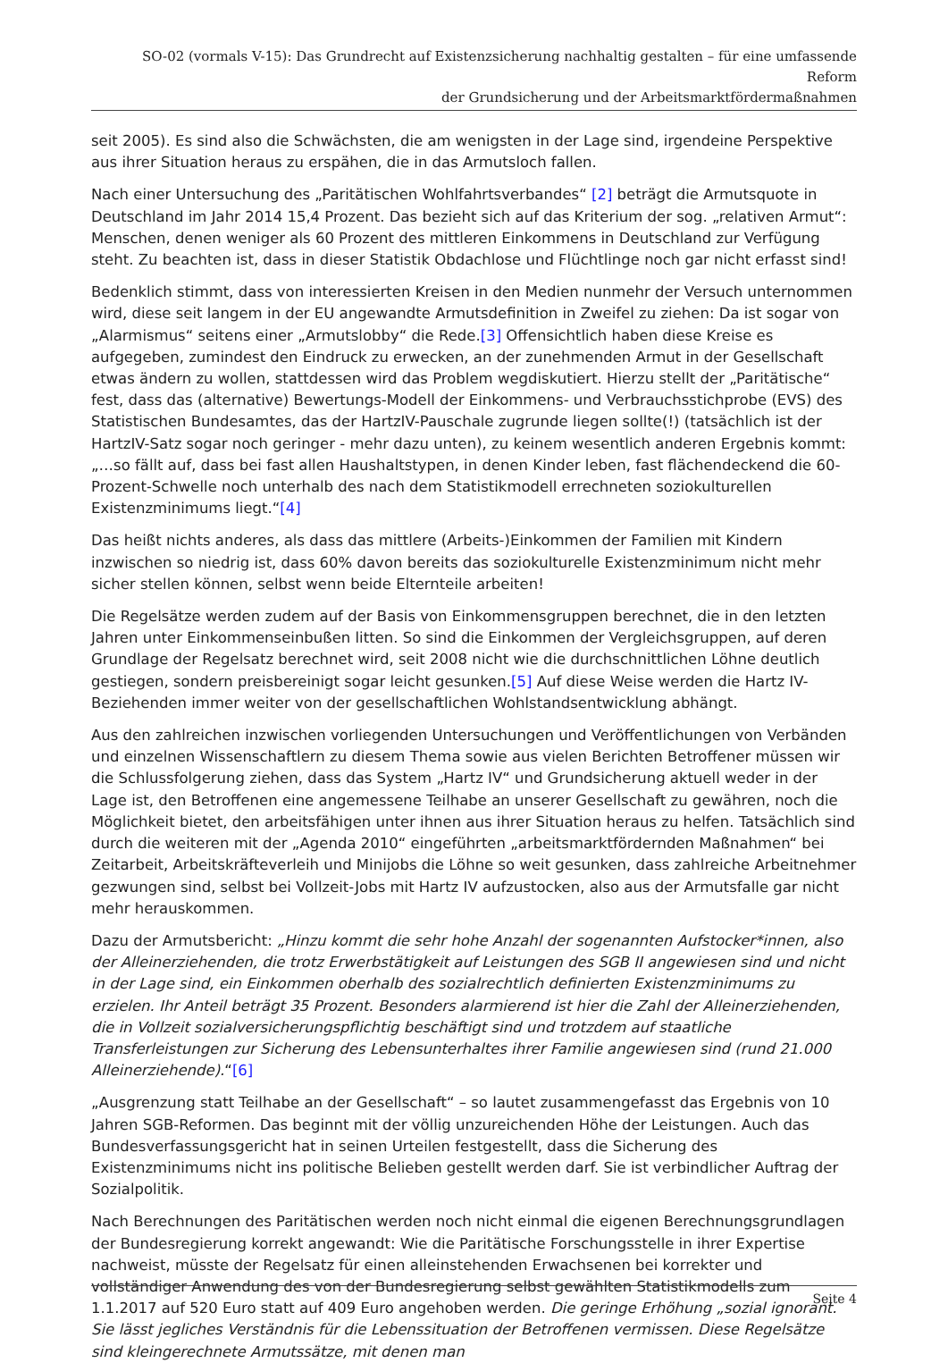SO-02 (vormals V-15): Das Grundrecht auf Existenzsicherung nachhaltig gestalten – für eine umfassende Reform
der Grundsicherung und der Arbeitsmarktfördermaßnahmen
seit 2005). Es sind also die Schwächsten, die am wenigsten in der Lage sind, irgendeine Perspektive aus ihrer Situation heraus zu erspähen, die in das Armutsloch fallen.
Nach einer Untersuchung des „Paritätischen Wohlfahrtsverbandes“ [2] beträgt die Armutsquote in Deutschland im Jahr 2014 15,4 Prozent. Das bezieht sich auf das Kriterium der sog. „relativen Armut“: Menschen, denen weniger als 60 Prozent des mittleren Einkommens in Deutschland zur Verfügung steht. Zu beachten ist, dass in dieser Statistik Obdachlose und Flüchtlinge noch gar nicht erfasst sind!
Bedenklich stimmt, dass von interessierten Kreisen in den Medien nunmehr der Versuch unternommen wird, diese seit langem in der EU angewandte Armutsdefinition in Zweifel zu ziehen: Da ist sogar von „Alarmismus“ seitens einer „Armutslobby“ die Rede.[3] Offensichtlich haben diese Kreise es aufgegeben, zumindest den Eindruck zu erwecken, an der zunehmenden Armut in der Gesellschaft etwas ändern zu wollen, stattdessen wird das Problem wegdiskutiert. Hierzu stellt der „Paritätische“ fest, dass das (alternative) Bewertungs-Modell der Einkommens- und Verbrauchsstichprobe (EVS) des Statistischen Bundesamtes, das der HartzIV-Pauschale zugrunde liegen sollte(!) (tatsächlich ist der HartzIV-Satz sogar noch geringer - mehr dazu unten), zu keinem wesentlich anderen Ergebnis kommt: „…so fällt auf, dass bei fast allen Haushaltstypen, in denen Kinder leben, fast flächendeckend die 60-Prozent-Schwelle noch unterhalb des nach dem Statistikmodell errechneten soziokulturellen Existenzminimums liegt.“[4]
Das heißt nichts anderes, als dass das mittlere (Arbeits-)Einkommen der Familien mit Kindern inzwischen so niedrig ist, dass 60% davon bereits das soziokulturelle Existenzminimum nicht mehr sicher stellen können, selbst wenn beide Elternteile arbeiten!
Die Regelsätze werden zudem auf der Basis von Einkommensgruppen berechnet, die in den letzten Jahren unter Einkommenseinbußen litten. So sind die Einkommen der Vergleichsgruppen, auf deren Grundlage der Regelsatz berechnet wird, seit 2008 nicht wie die durchschnittlichen Löhne deutlich gestiegen, sondern preisbereinigt sogar leicht gesunken.[5] Auf diese Weise werden die Hartz IV-Beziehenden immer weiter von der gesellschaftlichen Wohlstandsentwicklung abhängt.
Aus den zahlreichen inzwischen vorliegenden Untersuchungen und Veröffentlichungen von Verbänden und einzelnen Wissenschaftlern zu diesem Thema sowie aus vielen Berichten Betroffener müssen wir die Schlussfolgerung ziehen, dass das System „Hartz IV“ und Grundsicherung aktuell weder in der Lage ist, den Betroffenen eine angemessene Teilhabe an unserer Gesellschaft zu gewähren, noch die Möglichkeit bietet, den arbeitsfähigen unter ihnen aus ihrer Situation heraus zu helfen. Tatsächlich sind durch die weiteren mit der „Agenda 2010“ eingeführten „arbeitsmarktfördernden Maßnahmen“ bei Zeitarbeit, Arbeitskräfteverleih und Minijobs die Löhne so weit gesunken, dass zahlreiche Arbeitnehmer gezwungen sind, selbst bei Vollzeit-Jobs mit Hartz IV aufzustocken, also aus der Armutsfalle gar nicht mehr herauskommen.
Dazu der Armutsbericht: „Hinzu kommt die sehr hohe Anzahl der sogenannten Aufstocker*innen, also der Alleinerziehenden, die trotz Erwerbstätigkeit auf Leistungen des SGB II angewiesen sind und nicht in der Lage sind, ein Einkommen oberhalb des sozialrechtlich definierten Existenzminimums zu erzielen. Ihr Anteil beträgt 35 Prozent. Besonders alarmierend ist hier die Zahl der Alleinerziehenden, die in Vollzeit sozialversicherungspflichtig beschäftigt sind und trotzdem auf staatliche Transferleistungen zur Sicherung des Lebensunterhaltes ihrer Familie angewiesen sind (rund 21.000 Alleinerziehende).“[6]
„Ausgrenzung statt Teilhabe an der Gesellschaft“ – so lautet zusammengefasst das Ergebnis von 10 Jahren SGB-Reformen. Das beginnt mit der völlig unzureichenden Höhe der Leistungen. Auch das Bundesverfassungsgericht hat in seinen Urteilen festgestellt, dass die Sicherung des Existenzminimums nicht ins politische Belieben gestellt werden darf. Sie ist verbindlicher Auftrag der Sozialpolitik.
Nach Berechnungen des Paritätischen werden noch nicht einmal die eigenen Berechnungsgrundlagen der Bundesregierung korrekt angewandt: Wie die Paritätische Forschungsstelle in ihrer Expertise nachweist, müsste der Regelsatz für einen alleinstehenden Erwachsenen bei korrekter und vollständiger Anwendung des von der Bundesregierung selbst gewählten Statistikmodells zum 1.1.2017 auf 520 Euro statt auf 409 Euro angehoben werden. Die geringe Erhöhung „sozial ignorant. Sie lässt jegliches Verständnis für die Lebenssituation der Betroffenen vermissen. Diese Regelsätze sind kleingerechnete Armutssätze, mit denen man
Seite 4